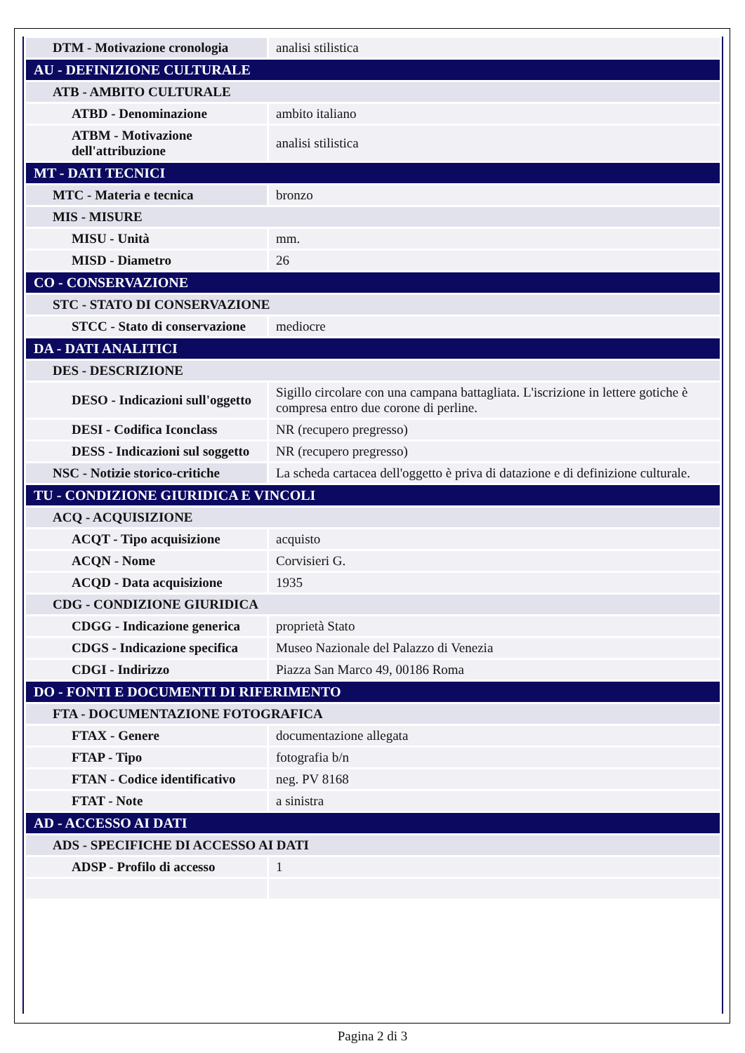| DTM - Motivazione cronologia | analisi stilistica |
| AU - DEFINIZIONE CULTURALE | |
| ATB - AMBITO CULTURALE | |
| ATBD - Denominazione | ambito italiano |
| ATBM - Motivazione dell'attribuzione | analisi stilistica |
| MT - DATI TECNICI | |
| MTC - Materia e tecnica | bronzo |
| MIS - MISURE | |
| MISU - Unità | mm. |
| MISD - Diametro | 26 |
| CO - CONSERVAZIONE | |
| STC - STATO DI CONSERVAZIONE | |
| STCC - Stato di conservazione | mediocre |
| DA - DATI ANALITICI | |
| DES - DESCRIZIONE | |
| DESO - Indicazioni sull'oggetto | Sigillo circolare con una campana battagliata. L'iscrizione in lettere gotiche è compresa entro due corone di perline. |
| DESI - Codifica Iconclass | NR (recupero pregresso) |
| DESS - Indicazioni sul soggetto | NR (recupero pregresso) |
| NSC - Notizie storico-critiche | La scheda cartacea dell'oggetto è priva di datazione e di definizione culturale. |
| TU - CONDIZIONE GIURIDICA E VINCOLI | |
| ACQ - ACQUISIZIONE | |
| ACQT - Tipo acquisizione | acquisto |
| ACQN - Nome | Corvisieri G. |
| ACQD - Data acquisizione | 1935 |
| CDG - CONDIZIONE GIURIDICA | |
| CDGG - Indicazione generica | proprietà Stato |
| CDGS - Indicazione specifica | Museo Nazionale del Palazzo di Venezia |
| CDGI - Indirizzo | Piazza San Marco 49, 00186 Roma |
| DO - FONTI E DOCUMENTI DI RIFERIMENTO | |
| FTA - DOCUMENTAZIONE FOTOGRAFICA | |
| FTAX - Genere | documentazione allegata |
| FTAP - Tipo | fotografia b/n |
| FTAN - Codice identificativo | neg. PV 8168 |
| FTAT - Note | a sinistra |
| AD - ACCESSO AI DATI | |
| ADS - SPECIFICHE DI ACCESSO AI DATI | |
| ADSP - Profilo di accesso | 1 |
Pagina 2 di 3